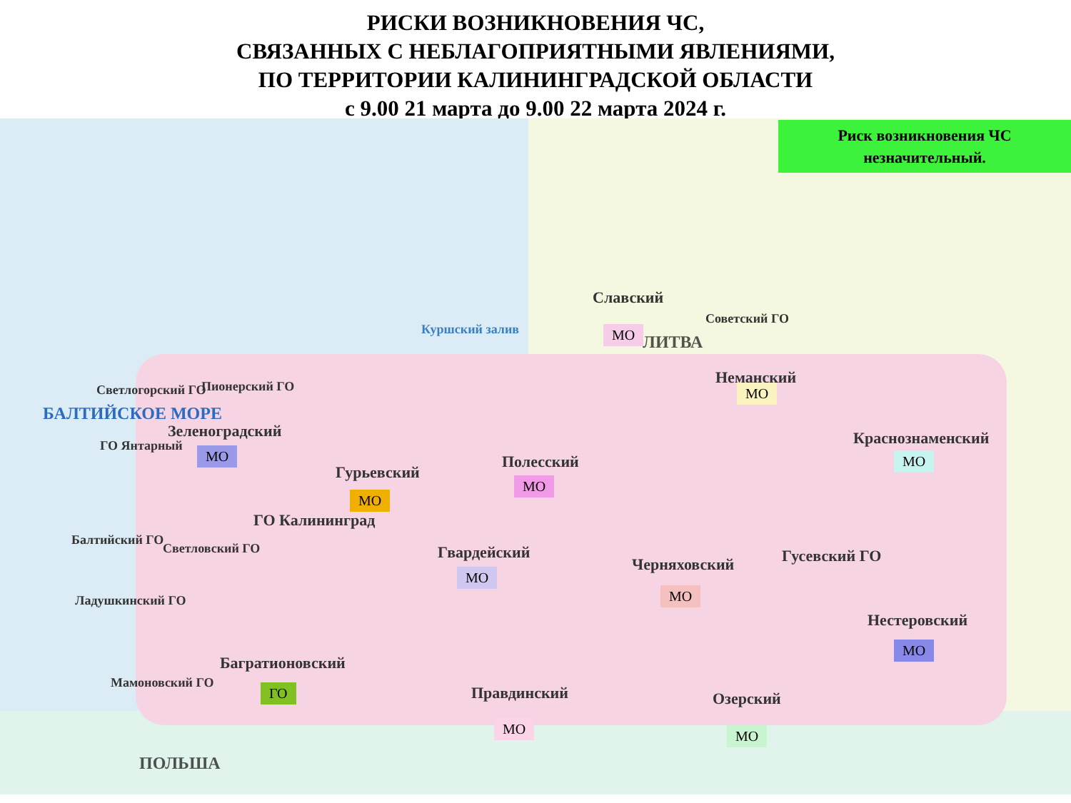РИСКИ ВОЗНИКНОВЕНИЯ ЧС,
СВЯЗАННЫХ С НЕБЛАГОПРИЯТНЫМИ ЯВЛЕНИЯМИ,
ПО ТЕРРИТОРИИ КАЛИНИНГРАДСКОЙ ОБЛАСТИ
с 9.00 21 марта до 9.00 22 марта 2024 г.
Риск возникновения ЧС
незначительный.
БАЛТИЙСКОЕ МОРЕ
ЛИТВА
Куршский залив
Светлогорский ГО Пионерский ГО
Зеленоградский
МО
ГО Янтарный
Гурьевский
МО
Полесский
МО
Славский
МО
Советский ГО
Неманский
МО
Краснознаменский
МО
Балтийский ГО
Светловский ГО
ГО Калининград
Гвардейский
МО
Черняховский
МО
Гусевский ГО
Нестеровский
МО
Ладушкинский ГО
Багратионовский
ГО
Мамоновский ГО
Правдинский
МО
Озерский
МО
ПОЛЬША